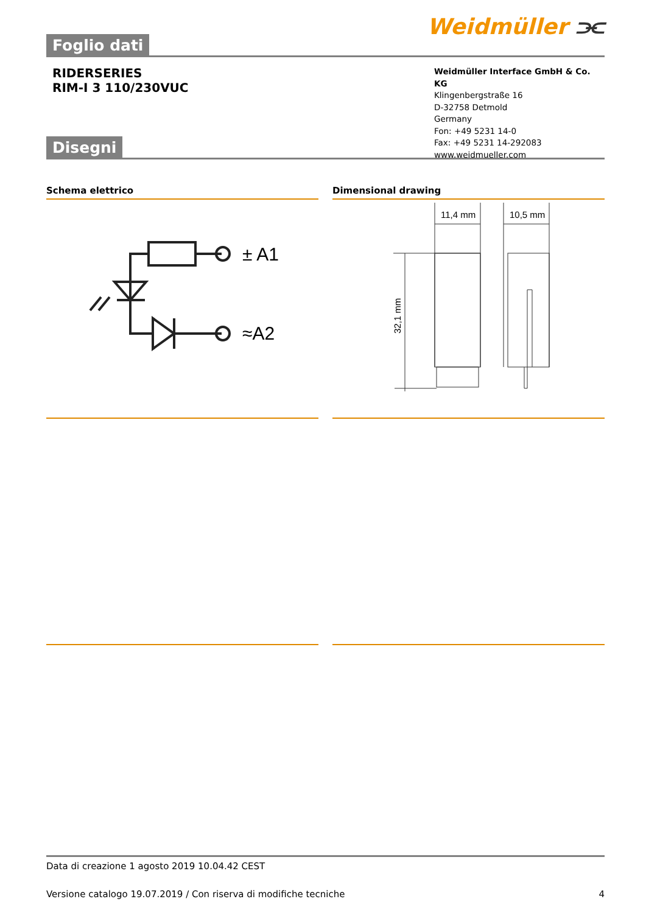Foglio dati
Weidmüller ⫘
RIDERSERIES
RIM-I 3 110/230VUC
Weidmüller Interface GmbH & Co. KG
Klingenbergstraße 16
D-32758 Detmold
Germany
Fon: +49 5231 14-0
Fax: +49 5231 14-292083
www.weidmueller.com
Disegni
Schema elettrico
± A1
≈A2
Dimensional drawing
11,4 mm
10,5 mm
32,1 mm
Data di creazione 1 agosto 2019 10.04.42 CEST
Versione catalogo 19.07.2019 / Con riserva di modifiche tecniche 4